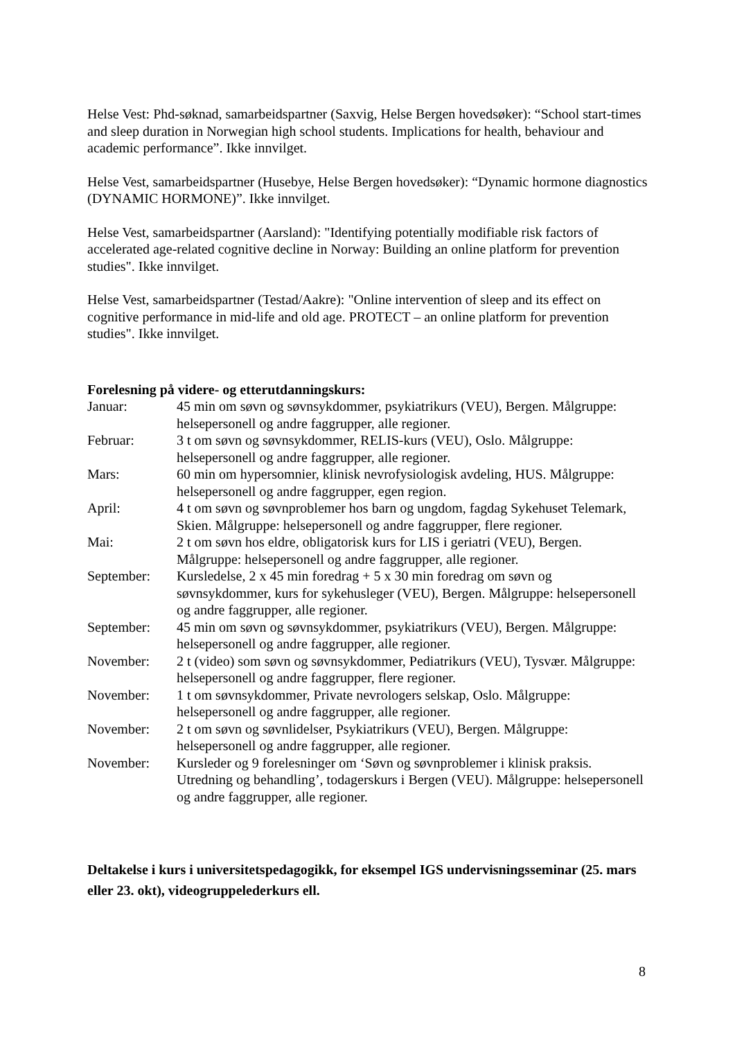Helse Vest: Phd-søknad, samarbeidspartner (Saxvig, Helse Bergen hovedsøker): “School start-times and sleep duration in Norwegian high school students. Implications for health, behaviour and academic performance”. Ikke innvilget.
Helse Vest, samarbeidspartner (Husebye, Helse Bergen hovedsøker): “Dynamic hormone diagnostics (DYNAMIC HORMONE)”. Ikke innvilget.
Helse Vest, samarbeidspartner (Aarsland): "Identifying potentially modifiable risk factors of accelerated age-related cognitive decline in Norway: Building an online platform for prevention studies". Ikke innvilget.
Helse Vest, samarbeidspartner (Testad/Aakre): "Online intervention of sleep and its effect on cognitive performance in mid-life and old age. PROTECT – an online platform for prevention studies". Ikke innvilget.
Forelesning på videre- og etterutdanningskurs:
| Januar: | 45 min om søvn og søvnsykdommer, psykiatrikurs (VEU), Bergen. Målgruppe: helsepersonell og andre faggrupper, alle regioner. |
| Februar: | 3 t om søvn og søvnsykdommer, RELIS-kurs (VEU), Oslo. Målgruppe: helsepersonell og andre faggrupper, alle regioner. |
| Mars: | 60 min om hypersomnier, klinisk nevrofysiologisk avdeling, HUS. Målgruppe: helsepersonell og andre faggrupper, egen region. |
| April: | 4 t om søvn og søvnproblemer hos barn og ungdom, fagdag Sykehuset Telemark, Skien. Målgruppe: helsepersonell og andre faggrupper, flere regioner. |
| Mai: | 2 t om søvn hos eldre, obligatorisk kurs for LIS i geriatri (VEU), Bergen. Målgruppe: helsepersonell og andre faggrupper, alle regioner. |
| September: | Kursledelse, 2 x 45 min foredrag + 5 x 30 min foredrag om søvn og søvnsykdommer, kurs for sykehusleger (VEU), Bergen. Målgruppe: helsepersonell og andre faggrupper, alle regioner. |
| September: | 45 min om søvn og søvnsykdommer, psykiatrikurs (VEU), Bergen. Målgruppe: helsepersonell og andre faggrupper, alle regioner. |
| November: | 2 t (video) som søvn og søvnsykdommer, Pediatrikurs (VEU), Tysvær. Målgruppe: helsepersonell og andre faggrupper, flere regioner. |
| November: | 1 t om søvnsykdommer, Private nevrologers selskap, Oslo. Målgruppe: helsepersonell og andre faggrupper, alle regioner. |
| November: | 2 t om søvn og søvnlidelser, Psykiatrikurs (VEU), Bergen. Målgruppe: helsepersonell og andre faggrupper, alle regioner. |
| November: | Kursleder og 9 forelesninger om ‘Søvn og søvnproblemer i klinisk praksis. Utredning og behandling’, todagerskurs i Bergen (VEU). Målgruppe: helsepersonell og andre faggrupper, alle regioner. |
Deltakelse i kurs i universitetspedagogikk, for eksempel IGS undervisningsseminar (25. mars eller 23. okt), videogruppelederkurs ell.
8